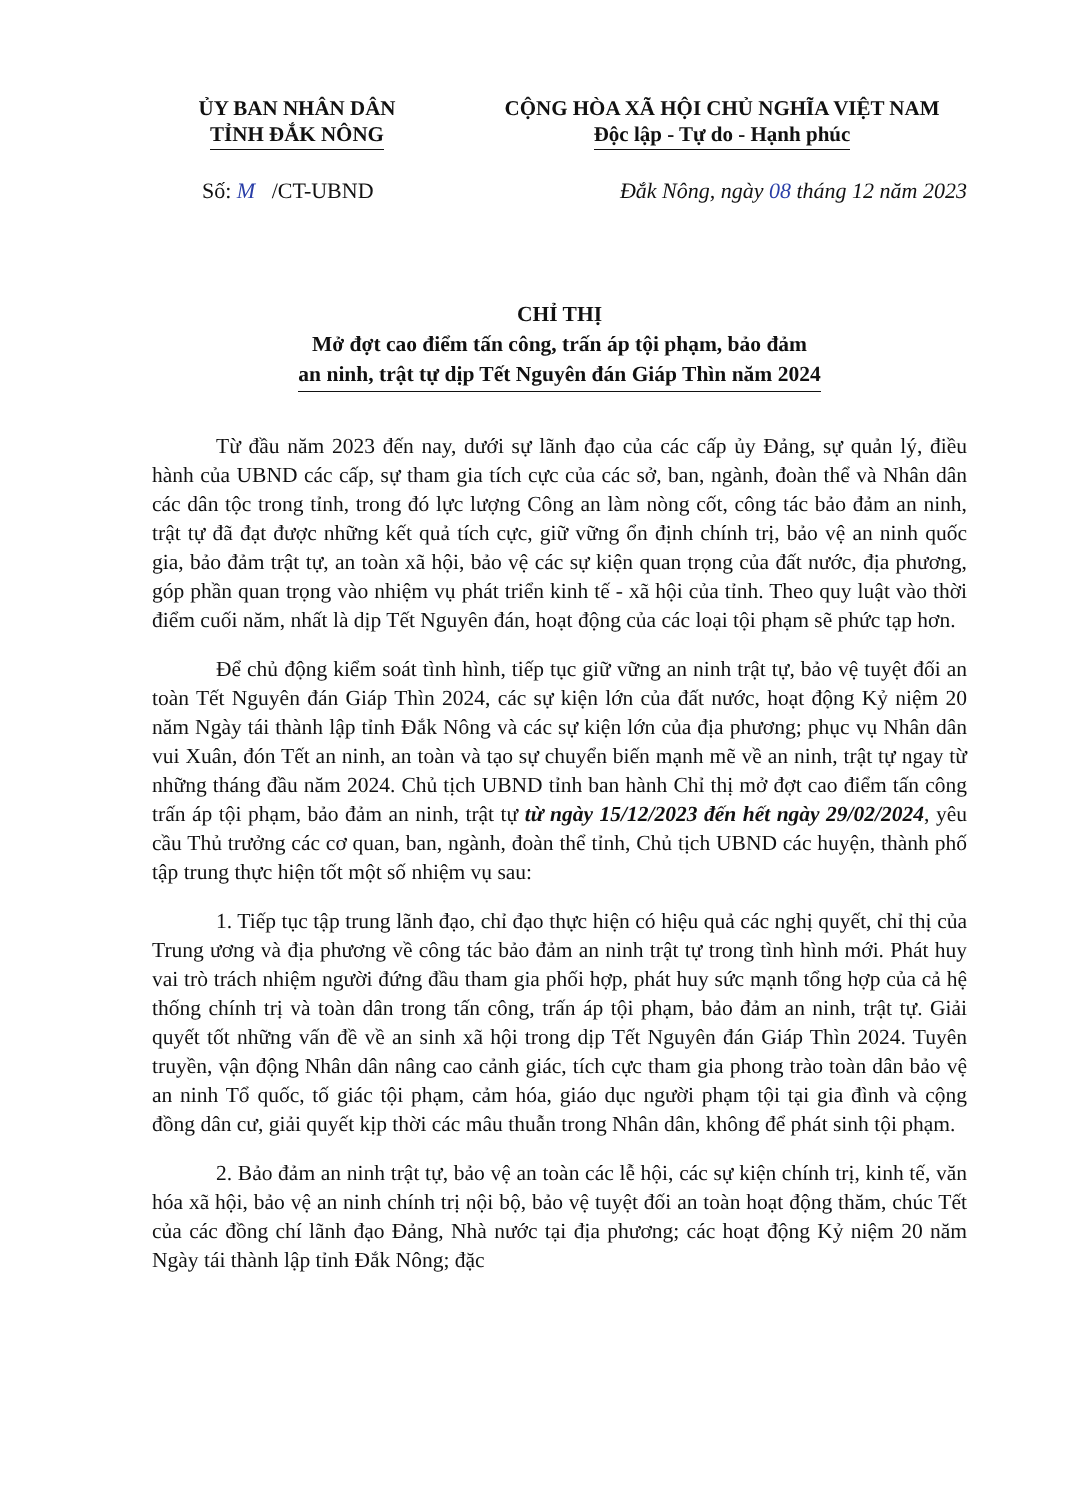ỦY BAN NHÂN DÂN
TỈNH ĐẮK NÔNG
CỘNG HÒA XÃ HỘI CHỦ NGHĨA VIỆT NAM
Độc lập - Tự do - Hạnh phúc
Số: M /CT-UBND Đắk Nông, ngày 08 tháng 12 năm 2023
CHỈ THỊ
Mở đợt cao điểm tấn công, trấn áp tội phạm, bảo đảm
an ninh, trật tự dịp Tết Nguyên đán Giáp Thìn năm 2024
Từ đầu năm 2023 đến nay, dưới sự lãnh đạo của các cấp ủy Đảng, sự quản lý, điều hành của UBND các cấp, sự tham gia tích cực của các sở, ban, ngành, đoàn thể và Nhân dân các dân tộc trong tỉnh, trong đó lực lượng Công an làm nòng cốt, công tác bảo đảm an ninh, trật tự đã đạt được những kết quả tích cực, giữ vững ổn định chính trị, bảo vệ an ninh quốc gia, bảo đảm trật tự, an toàn xã hội, bảo vệ các sự kiện quan trọng của đất nước, địa phương, góp phần quan trọng vào nhiệm vụ phát triển kinh tế - xã hội của tỉnh. Theo quy luật vào thời điểm cuối năm, nhất là dịp Tết Nguyên đán, hoạt động của các loại tội phạm sẽ phức tạp hơn.
Để chủ động kiểm soát tình hình, tiếp tục giữ vững an ninh trật tự, bảo vệ tuyệt đối an toàn Tết Nguyên đán Giáp Thìn 2024, các sự kiện lớn của đất nước, hoạt động Kỷ niệm 20 năm Ngày tái thành lập tỉnh Đắk Nông và các sự kiện lớn của địa phương; phục vụ Nhân dân vui Xuân, đón Tết an ninh, an toàn và tạo sự chuyển biến mạnh mẽ về an ninh, trật tự ngay từ những tháng đầu năm 2024. Chủ tịch UBND tỉnh ban hành Chỉ thị mở đợt cao điểm tấn công trấn áp tội phạm, bảo đảm an ninh, trật tự từ ngày 15/12/2023 đến hết ngày 29/02/2024, yêu cầu Thủ trưởng các cơ quan, ban, ngành, đoàn thể tỉnh, Chủ tịch UBND các huyện, thành phố tập trung thực hiện tốt một số nhiệm vụ sau:
1. Tiếp tục tập trung lãnh đạo, chỉ đạo thực hiện có hiệu quả các nghị quyết, chỉ thị của Trung ương và địa phương về công tác bảo đảm an ninh trật tự trong tình hình mới. Phát huy vai trò trách nhiệm người đứng đầu tham gia phối hợp, phát huy sức mạnh tổng hợp của cả hệ thống chính trị và toàn dân trong tấn công, trấn áp tội phạm, bảo đảm an ninh, trật tự. Giải quyết tốt những vấn đề về an sinh xã hội trong dịp Tết Nguyên đán Giáp Thìn 2024. Tuyên truyền, vận động Nhân dân nâng cao cảnh giác, tích cực tham gia phong trào toàn dân bảo vệ an ninh Tổ quốc, tố giác tội phạm, cảm hóa, giáo dục người phạm tội tại gia đình và cộng đồng dân cư, giải quyết kịp thời các mâu thuẫn trong Nhân dân, không để phát sinh tội phạm.
2. Bảo đảm an ninh trật tự, bảo vệ an toàn các lễ hội, các sự kiện chính trị, kinh tế, văn hóa xã hội, bảo vệ an ninh chính trị nội bộ, bảo vệ tuyệt đối an toàn hoạt động thăm, chúc Tết của các đồng chí lãnh đạo Đảng, Nhà nước tại địa phương; các hoạt động Kỷ niệm 20 năm Ngày tái thành lập tỉnh Đắk Nông; đặc